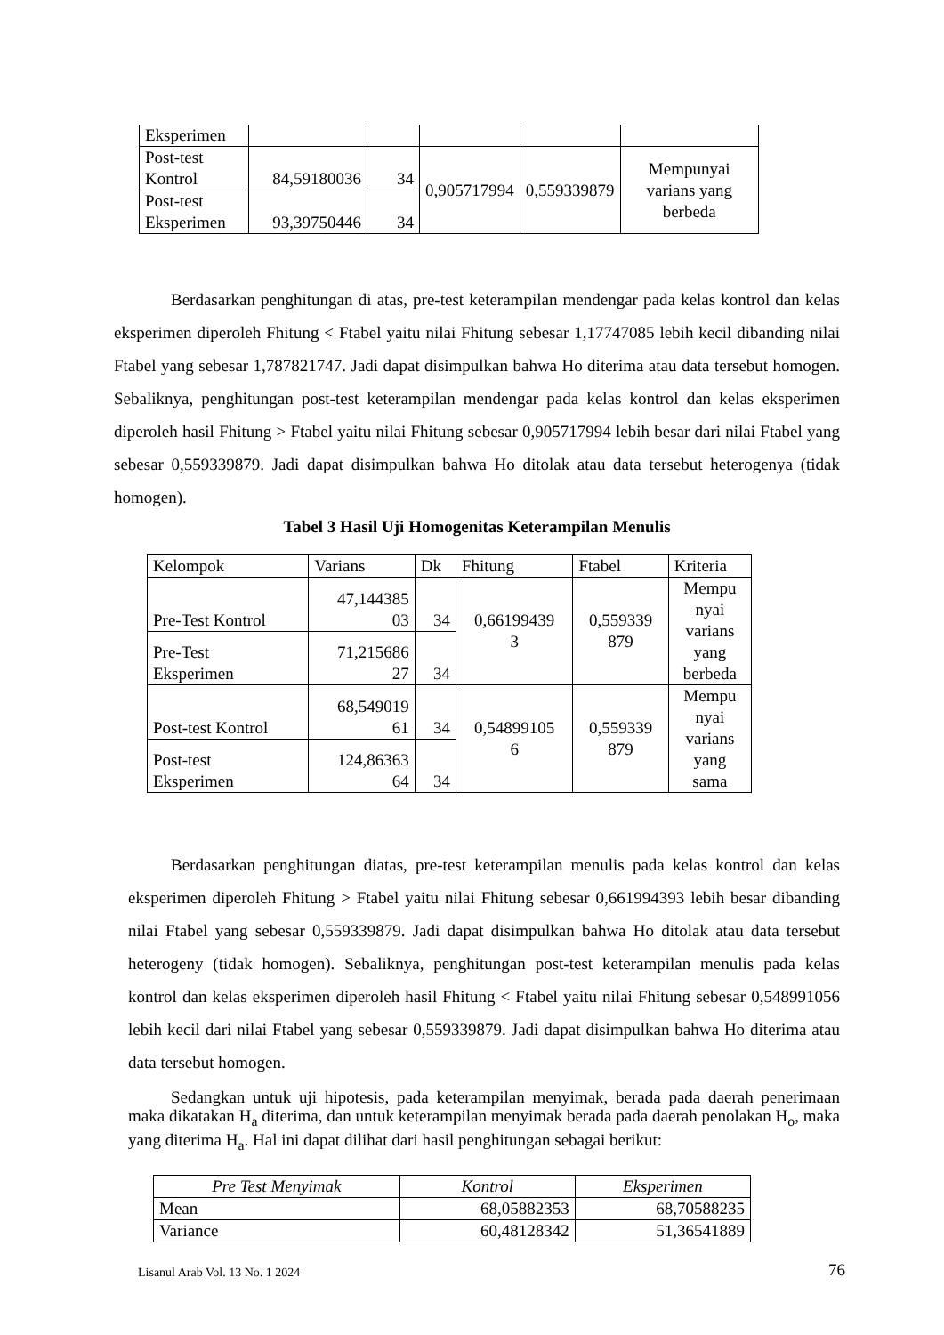| Eksperimen | | | | | |
| Post-test Kontrol | 84,59180036 | 34 | 0,905717994 | 0,559339879 | Mempunyai varians yang berbeda |
| Post-test Eksperimen | 93,39750446 | 34 | | | |
Berdasarkan penghitungan di atas, pre-test keterampilan mendengar pada kelas kontrol dan kelas eksperimen diperoleh Fhitung < Ftabel yaitu nilai Fhitung sebesar 1,17747085 lebih kecil dibanding nilai Ftabel yang sebesar 1,787821747. Jadi dapat disimpulkan bahwa Ho diterima atau data tersebut homogen. Sebaliknya, penghitungan post-test keterampilan mendengar pada kelas kontrol dan kelas eksperimen diperoleh hasil Fhitung > Ftabel yaitu nilai Fhitung sebesar 0,905717994 lebih besar dari nilai Ftabel yang sebesar 0,559339879. Jadi dapat disimpulkan bahwa Ho ditolak atau data tersebut heterogenya (tidak homogen).
Tabel 3 Hasil Uji Homogenitas Keterampilan Menulis
| Kelompok | Varians | Dk | Fhitung | Ftabel | Kriteria |
| Pre-Test Kontrol | 47,144385 03 | 34 | 0,66199439 3 | 0,559339 879 | Mempu nyai varians yang berbeda |
| Pre-Test Eksperimen | 71,215686 27 | 34 | | | |
| Post-test Kontrol | 68,549019 61 | 34 | 0,54899105 6 | 0,559339 879 | Mempu nyai varians yang sama |
| Post-test Eksperimen | 124,86363 64 | 34 | | | |
Berdasarkan penghitungan diatas, pre-test keterampilan menulis pada kelas kontrol dan kelas eksperimen diperoleh Fhitung > Ftabel yaitu nilai Fhitung sebesar 0,661994393 lebih besar dibanding nilai Ftabel yang sebesar 0,559339879. Jadi dapat disimpulkan bahwa Ho ditolak atau data tersebut heterogeny (tidak homogen). Sebaliknya, penghitungan post-test keterampilan menulis pada kelas kontrol dan kelas eksperimen diperoleh hasil Fhitung < Ftabel yaitu nilai Fhitung sebesar 0,548991056 lebih kecil dari nilai Ftabel yang sebesar 0,559339879. Jadi dapat disimpulkan bahwa Ho diterima atau data tersebut homogen.
Sedangkan untuk uji hipotesis, pada keterampilan menyimak, berada pada daerah penerimaan maka dikatakan H<sub>a</sub> diterima, dan untuk keterampilan menyimak berada pada daerah penolakan H<sub>o</sub>, maka yang diterima H<sub>a</sub>. Hal ini dapat dilihat dari hasil penghitungan sebagai berikut:
| Pre Test Menyimak | Kontrol | Eksperimen |
| Mean | 68,05882353 | 68,70588235 |
| Variance | 60,48128342 | 51,36541889 |
Lisanul Arab Vol. 13 No. 1 2024 76